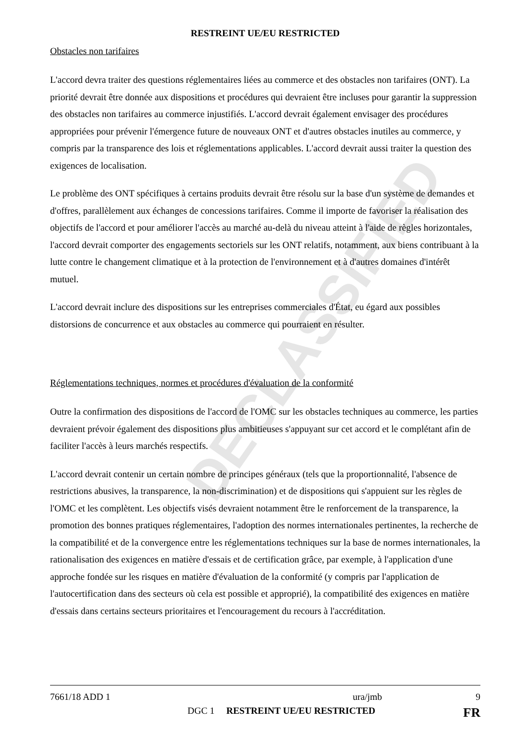DECLASSIFIED
RESTREINT UE/EU RESTRICTED
Obstacles non tarifaires
L'accord devra traiter des questions réglementaires liées au commerce et des obstacles non tarifaires (ONT). La priorité devrait être donnée aux dispositions et procédures qui devraient être incluses pour garantir la suppression des obstacles non tarifaires au commerce injustifiés. L'accord devrait également envisager des procédures appropriées pour prévenir l'émergence future de nouveaux ONT et d'autres obstacles inutiles au commerce, y compris par la transparence des lois et réglementations applicables. L'accord devrait aussi traiter la question des exigences de localisation.
Le problème des ONT spécifiques à certains produits devrait être résolu sur la base d'un système de demandes et d'offres, parallèlement aux échanges de concessions tarifaires. Comme il importe de favoriser la réalisation des objectifs de l'accord et pour améliorer l'accès au marché au-delà du niveau atteint à l'aide de règles horizontales, l'accord devrait comporter des engagements sectoriels sur les ONT relatifs, notamment, aux biens contribuant à la lutte contre le changement climatique et à la protection de l'environnement et à d'autres domaines d'intérêt mutuel.
L'accord devrait inclure des dispositions sur les entreprises commerciales d'État, eu égard aux possibles distorsions de concurrence et aux obstacles au commerce qui pourraient en résulter.
Réglementations techniques, normes et procédures d'évaluation de la conformité
Outre la confirmation des dispositions de l'accord de l'OMC sur les obstacles techniques au commerce, les parties devraient prévoir également des dispositions plus ambitieuses s'appuyant sur cet accord et le complétant afin de faciliter l'accès à leurs marchés respectifs.
L'accord devrait contenir un certain nombre de principes généraux (tels que la proportionnalité, l'absence de restrictions abusives, la transparence, la non-discrimination) et de dispositions qui s'appuient sur les règles de l'OMC et les complètent. Les objectifs visés devraient notamment être le renforcement de la transparence, la promotion des bonnes pratiques réglementaires, l'adoption des normes internationales pertinentes, la recherche de la compatibilité et de la convergence entre les réglementations techniques sur la base de normes internationales, la rationalisation des exigences en matière d'essais et de certification grâce, par exemple, à l'application d'une approche fondée sur les risques en matière d'évaluation de la conformité (y compris par l'application de l'autocertification dans des secteurs où cela est possible et approprié), la compatibilité des exigences en matière d'essais dans certains secteurs prioritaires et l'encouragement du recours à l'accréditation.
7661/18 ADD 1 ura/jmb 9
DGC 1 RESTREINT UE/EU RESTRICTED FR